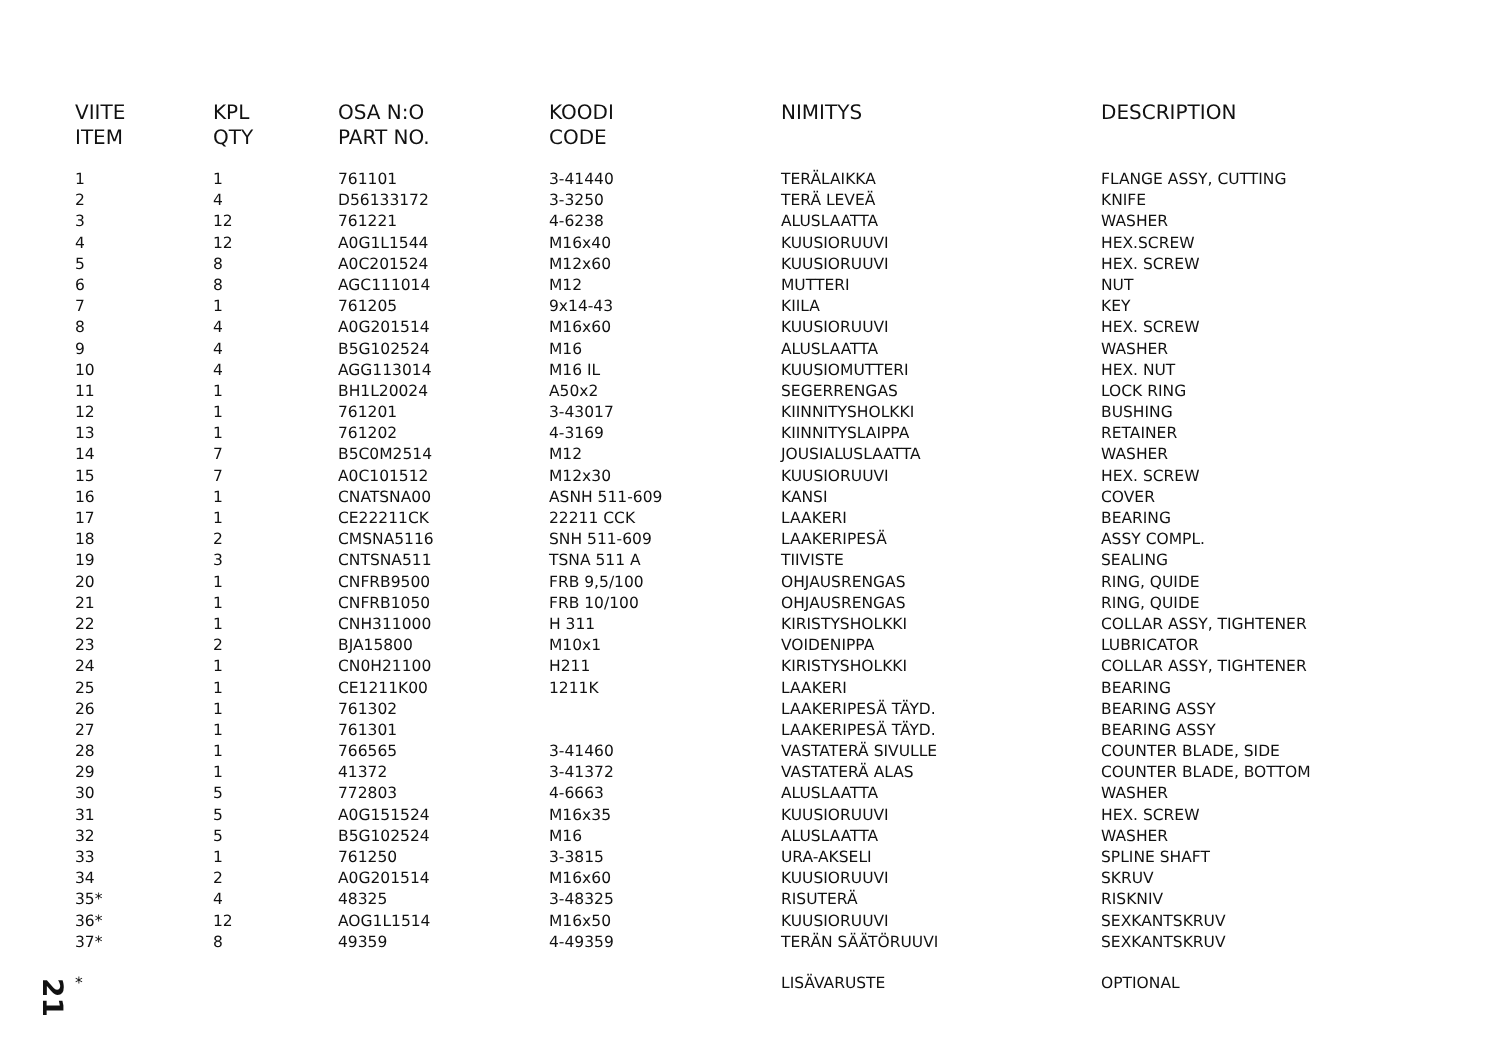| VIITE | KPL | OSA N:O | KOODI | NIMITYS | DESCRIPTION |
| --- | --- | --- | --- | --- | --- |
| ITEM | QTY | PART NO. | CODE | | |
| 1 | 1 | 761101 | 3-41440 | TERÄLAIKKA | FLANGE ASSY, CUTTING |
| 2 | 4 | D56133172 | 3-3250 | TERÄ LEVEÄ | KNIFE |
| 3 | 12 | 761221 | 4-6238 | ALUSLAATTA | WASHER |
| 4 | 12 | A0G1L1544 | M16x40 | KUUSIORUUVI | HEX.SCREW |
| 5 | 8 | A0C201524 | M12x60 | KUUSIORUUVI | HEX. SCREW |
| 6 | 8 | AGC111014 | M12 | MUTTERI | NUT |
| 7 | 1 | 761205 | 9x14-43 | KIILA | KEY |
| 8 | 4 | A0G201514 | M16x60 | KUUSIORUUVI | HEX. SCREW |
| 9 | 4 | B5G102524 | M16 | ALUSLAATTA | WASHER |
| 10 | 4 | AGG113014 | M16 IL | KUUSIOMUTTERI | HEX. NUT |
| 11 | 1 | BH1L20024 | A50x2 | SEGERRENGAS | LOCK RING |
| 12 | 1 | 761201 | 3-43017 | KIINNITYSHOLKKI | BUSHING |
| 13 | 1 | 761202 | 4-3169 | KIINNITYSLAIPPA | RETAINER |
| 14 | 7 | B5C0M2514 | M12 | JOUSIALUSLAATTA | WASHER |
| 15 | 7 | A0C101512 | M12x30 | KUUSIORUUVI | HEX. SCREW |
| 16 | 1 | CNATSNA00 | ASNH 511-609 | KANSI | COVER |
| 17 | 1 | CE22211CK | 22211 CCK | LAAKERI | BEARING |
| 18 | 2 | CMSNA5116 | SNH 511-609 | LAAKERIPESÄ | ASSY COMPL. |
| 19 | 3 | CNTSNA511 | TSNA 511 A | TIIVISTE | SEALING |
| 20 | 1 | CNFRB9500 | FRB 9,5/100 | OHJAUSRENGAS | RING, QUIDE |
| 21 | 1 | CNFRB1050 | FRB 10/100 | OHJAUSRENGAS | RING, QUIDE |
| 22 | 1 | CNH311000 | H 311 | KIRISTYSHOLKKI | COLLAR ASSY, TIGHTENER |
| 23 | 2 | BJA15800 | M10x1 | VOIDENIPPA | LUBRICATOR |
| 24 | 1 | CN0H21100 | H211 | KIRISTYSHOLKKI | COLLAR ASSY, TIGHTENER |
| 25 | 1 | CE1211K00 | 1211K | LAAKERI | BEARING |
| 26 | 1 | 761302 | | LAAKERIPESÄ TÄYD. | BEARING ASSY |
| 27 | 1 | 761301 | | LAAKERIPESÄ TÄYD. | BEARING ASSY |
| 28 | 1 | 766565 | 3-41460 | VASTATERÄ SIVULLE | COUNTER BLADE, SIDE |
| 29 | 1 | 41372 | 3-41372 | VASTATERÄ ALAS | COUNTER BLADE, BOTTOM |
| 30 | 5 | 772803 | 4-6663 | ALUSLAATTA | WASHER |
| 31 | 5 | A0G151524 | M16x35 | KUUSIORUUVI | HEX. SCREW |
| 32 | 5 | B5G102524 | M16 | ALUSLAATTA | WASHER |
| 33 | 1 | 761250 | 3-3815 | URA-AKSELI | SPLINE SHAFT |
| 34 | 2 | A0G201514 | M16x60 | KUUSIORUUVI | SKRUV |
| 35* | 4 | 48325 | 3-48325 | RISUTERÄ | RISKNIV |
| 36* | 12 | AOG1L1514 | M16x50 | KUUSIORUUVI | SEXKANTSKRUV |
| 37* | 8 | 49359 | 4-49359 | TERÄN SÄÄTÖRUUVI | SEXKANTSKRUV |
| * | | | | LISÄVARUSTE | OPTIONAL |
21